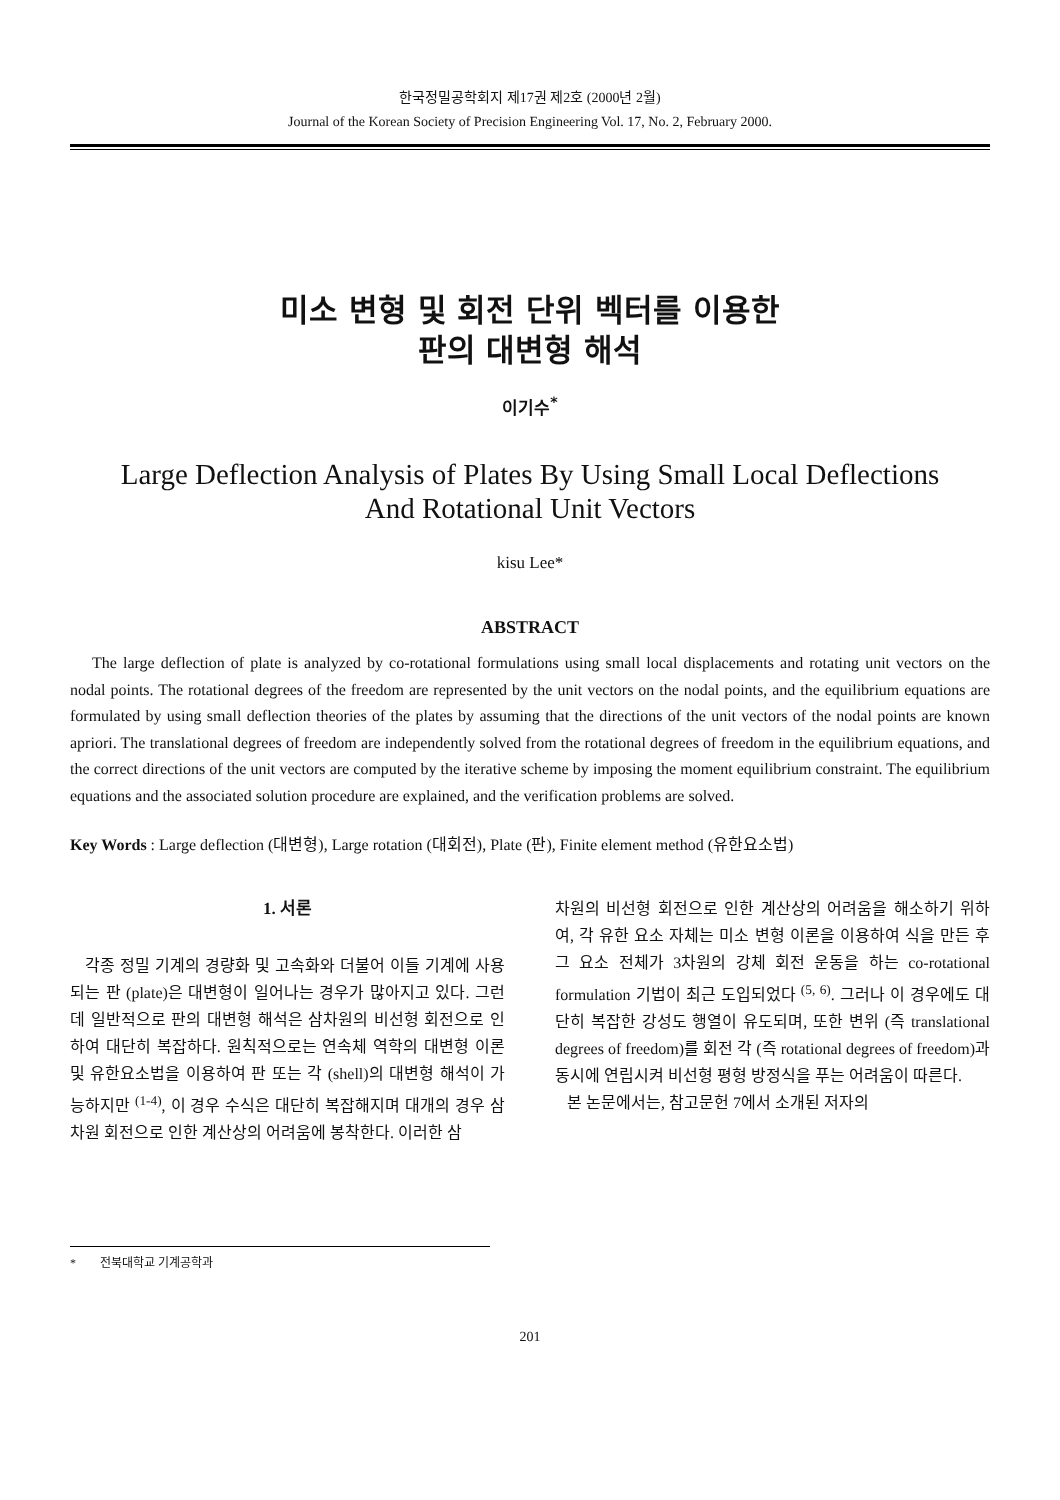한국정밀공학회지 제17권 제2호 (2000년 2월)
Journal of the Korean Society of Precision Engineering Vol. 17, No. 2, February 2000.
미소 변형 및 회전 단위 벡터를 이용한
판의 대변형 해석
이기수<sup>*</sup>
Large Deflection Analysis of Plates By Using Small Local Deflections
And Rotational Unit Vectors
kisu Lee*
ABSTRACT
The large deflection of plate is analyzed by co-rotational formulations using small local displacements and rotating unit vectors on the nodal points. The rotational degrees of the freedom are represented by the unit vectors on the nodal points, and the equilibrium equations are formulated by using small deflection theories of the plates by assuming that the directions of the unit vectors of the nodal points are known apriori. The translational degrees of freedom are independently solved from the rotational degrees of freedom in the equilibrium equations, and the correct directions of the unit vectors are computed by the iterative scheme by imposing the moment equilibrium constraint. The equilibrium equations and the associated solution procedure are explained, and the verification problems are solved.
Key Words : Large deflection (대변형), Large rotation (대회전), Plate (판), Finite element method (유한요소법)
1. 서론
각종 정밀 기계의 경량화 및 고속화와 더불어 이들 기계에 사용되는 판 (plate)은 대변형이 일어나는 경우가 많아지고 있다. 그런데 일반적으로 판의 대변형 해석은 삼차원의 비선형 회전으로 인하여 대단히 복잡하다. 원칙적으로는 연속체 역학의 대변형 이론 및 유한요소법을 이용하여 판 또는 각 (shell)의 대변형 해석이 가능하지만 <sup>(1-4)</sup>, 이 경우 수식은 대단히 복잡해지며 대개의 경우 삼차원 회전으로 인한 계산상의 어려움에 봉착한다. 이러한 삼
차원의 비선형 회전으로 인한 계산상의 어려움을 해소하기 위하여, 각 유한 요소 자체는 미소 변형 이론을 이용하여 식을 만든 후 그 요소 전체가 3차원의 강체 회전 운동을 하는 co-rotational formulation 기법이 최근 도입되었다 <sup>(5, 6)</sup>. 그러나 이 경우에도 대단히 복잡한 강성도 행열이 유도되며, 또한 변위 (즉 translational degrees of freedom)를 회전 각 (즉 rotational degrees of freedom)과 동시에 연립시켜 비선형 평형 방정식을 푸는 어려움이 따른다.
본 논문에서는, 참고문헌 7에서 소개된 저자의
* 전북대학교 기계공학과
201